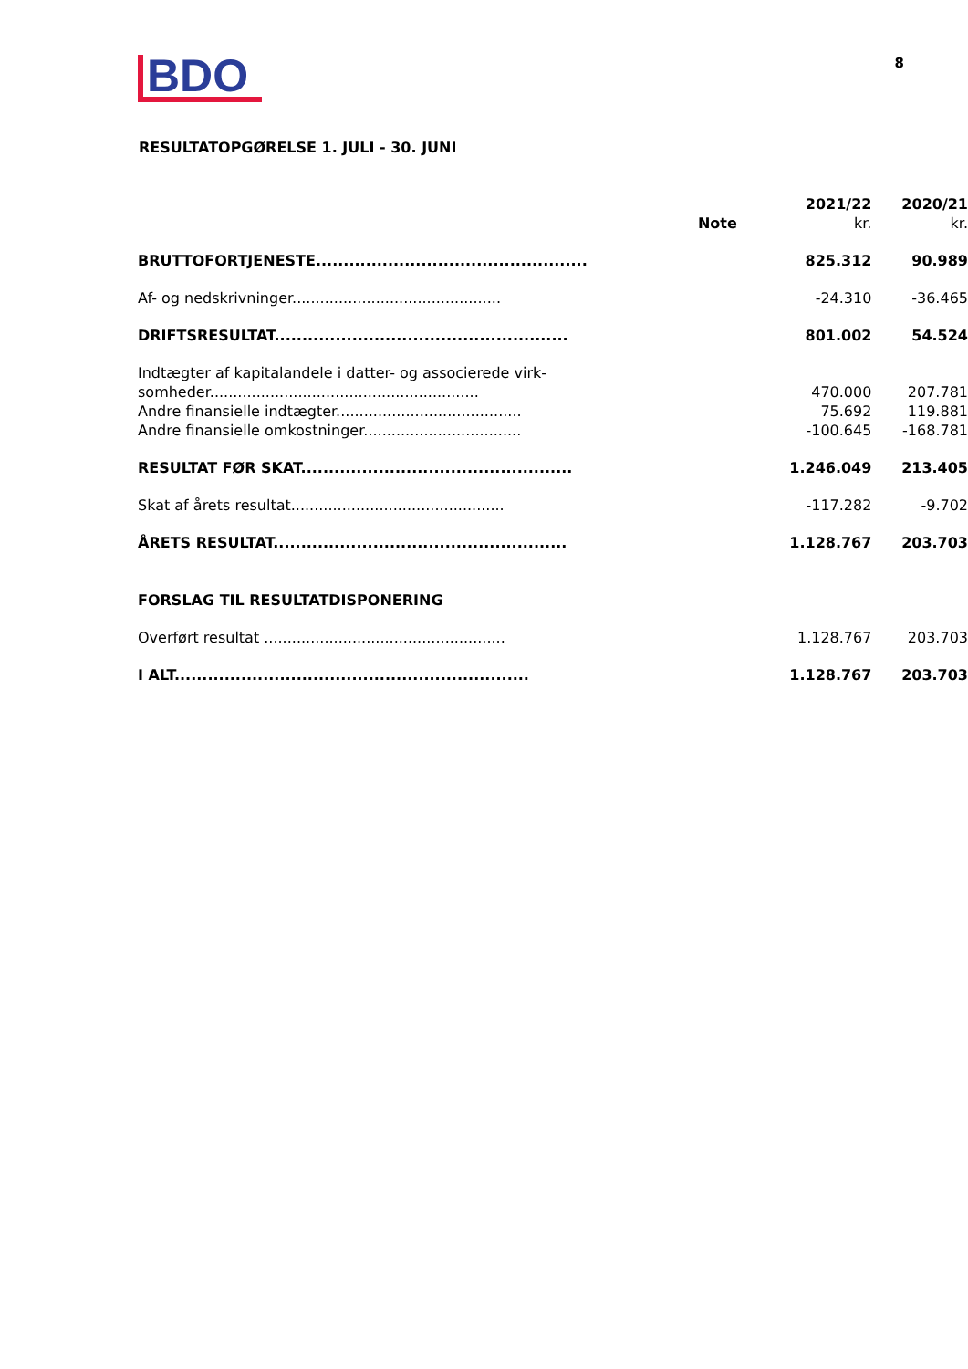BDO
8
RESULTATOPGØRELSE 1. JULI - 30. JUNI
| | Note | 2021/22 kr. | 2020/21 kr. |
| --- | --- | --- | --- |
| BRUTTOFORTJENESTE................................................. | | 825.312 | 90.989 |
| Af- og nedskrivninger............................................. | | -24.310 | -36.465 |
| DRIFTSRESULTAT..................................................... | | 801.002 | 54.524 |
| Indtægter af kapitalandele i datter- og associerede virk- somheder.......................................................... | | 470.000 | 207.781 |
| Andre finansielle indtægter........................................ | | 75.692 | 119.881 |
| Andre finansielle omkostninger.................................. | | -100.645 | -168.781 |
| RESULTAT FØR SKAT................................................. | | 1.246.049 | 213.405 |
| Skat af årets resultat.............................................. | | -117.282 | -9.702 |
| ÅRETS RESULTAT..................................................... | | 1.128.767 | 203.703 |
| FORSLAG TIL RESULTATDISPONERING | | | |
| Overført resultat .................................................... | | 1.128.767 | 203.703 |
| I ALT................................................................ | | 1.128.767 | 203.703 |